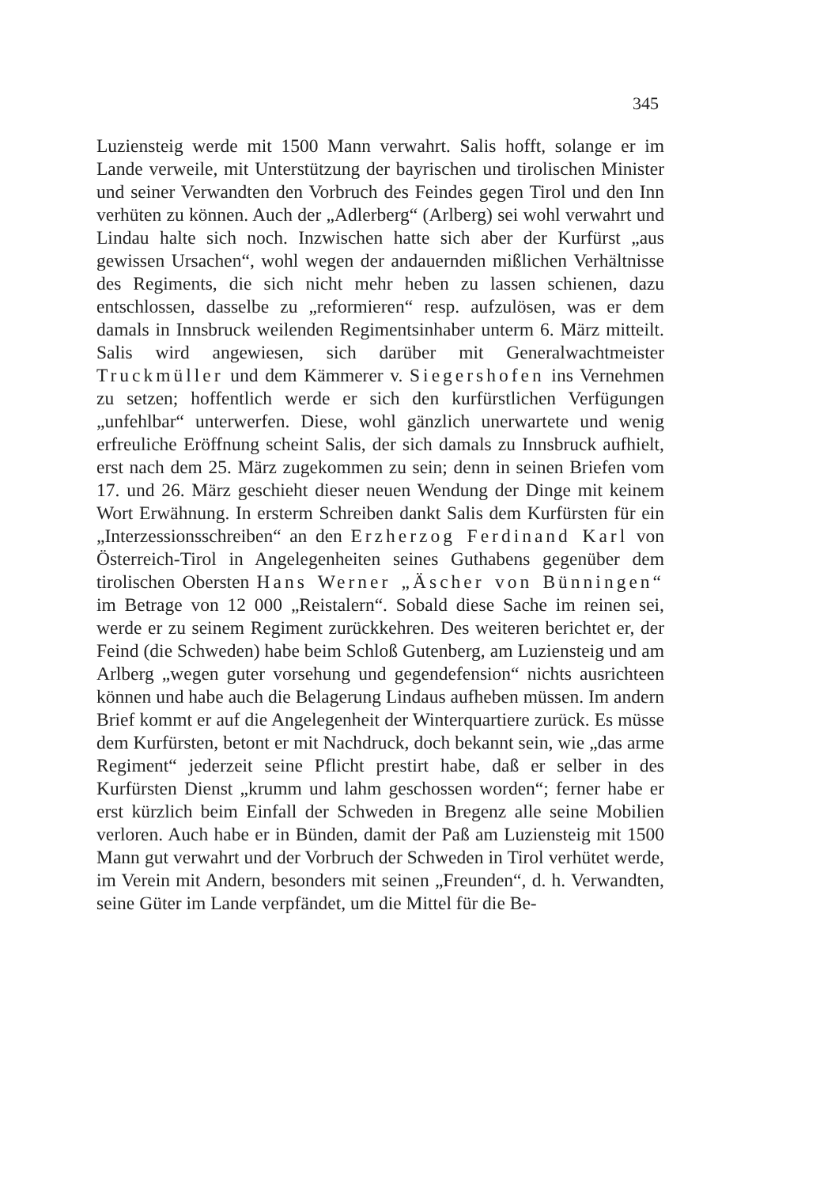345
Luziensteig werde mit 1500 Mann verwahrt. Salis hofft, solange er im Lande verweile, mit Unterstützung der bayrischen und tirolischen Minister und seiner Verwandten den Vorbruch des Feindes gegen Tirol und den Inn verhüten zu können. Auch der „Adlerberg“ (Arlberg) sei wohl verwahrt und Lindau halte sich noch. Inzwischen hatte sich aber der Kurfürst „aus gewissen Ursachen“, wohl wegen der andauernden mißlichen Verhältnisse des Regiments, die sich nicht mehr heben zu lassen schienen, dazu entschlossen, dasselbe zu „reformieren“ resp. aufzulösen, was er dem damals in Innsbruck weilenden Regimentsinhaber unterm 6. März mitteilt. Salis wird angewiesen, sich darüber mit Generalwachtmeister Truckmüller und dem Kämmerer v. Siegershofen ins Vernehmen zu setzen; hoffentlich werde er sich den kurfürstlichen Verfügungen „unfehlbar“ unterwerfen. Diese, wohl gänzlich unerwartete und wenig erfreuliche Eröffnung scheint Salis, der sich damals zu Innsbruck aufhielt, erst nach dem 25. März zugekommen zu sein; denn in seinen Briefen vom 17. und 26. März geschieht dieser neuen Wendung der Dinge mit keinem Wort Erwähnung. In ersterm Schreiben dankt Salis dem Kurfürsten für ein „Interzessionsschreiben“ an den Erzherzog Ferdinand Karl von Österreich-Tirol in Angelegenheiten seines Guthabens gegenüber dem tirolischen Obersten Hans Werner „Äscher von Bünningen“ im Betrage von 12 000 „Reistalern“. Sobald diese Sache im reinen sei, werde er zu seinem Regiment zurückkehren. Des weiteren berichtet er, der Feind (die Schweden) habe beim Schloß Gutenberg, am Luziensteig und am Arlberg „wegen guter vorsehung und gegendefension“ nichts ausrichteen können und habe auch die Belagerung Lindaus aufheben müssen. Im andern Brief kommt er auf die Angelegenheit der Winterquartiere zurück. Es müsse dem Kurfürsten, betont er mit Nachdruck, doch bekannt sein, wie „das arme Regiment“ jederzeit seine Pflicht prestirt habe, daß er selber in des Kurfürsten Dienst „krumm und lahm geschossen worden“; ferner habe er erst kürzlich beim Einfall der Schweden in Bregenz alle seine Mobilien verloren. Auch habe er in Bünden, damit der Paß am Luziensteig mit 1500 Mann gut verwahrt und der Vorbruch der Schweden in Tirol verhütet werde, im Verein mit Andern, besonders mit seinen „Freunden“, d. h. Verwandten, seine Güter im Lande verpfändet, um die Mittel für die Be-